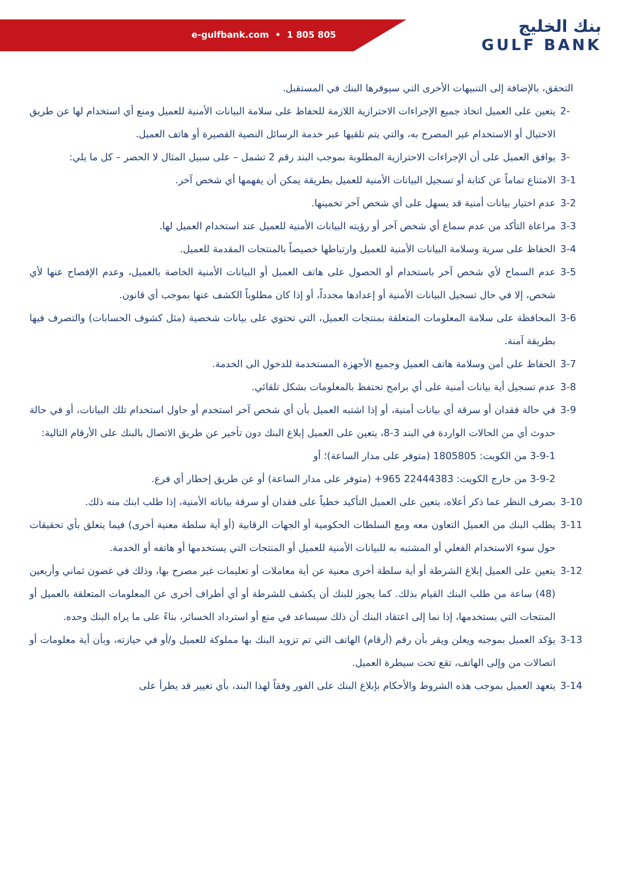e-gulfbank.com • 1 805 805
بنك الخليج
GULF BANK
التحقق، بالإضافة إلى التنبيهات الأخرى التي سيوفرها البنك في المستقبل.
-2 يتعين على العميل اتخاذ جميع الإجراءات الاحترازية اللازمة للحفاظ على سلامة البيانات الأمنية للعميل ومنع أي استخدام لها عن طريق الاحتيال أو الاستخدام غير المصرح به، والتي يتم تلقيها عبر خدمة الرسائل النصية القصيرة أو هاتف العميل.
-3 يوافق العميل على أن الإجراءات الاحترازية المطلوبة بموجب البند رقم 2 تشمل – على سبيل المثال لا الحصر – كل ما يلي:
3-1 الامتناع تماماً عن كتابة أو تسجيل البيانات الأمنية للعميل بطريقة يمكن أن يفهمها أي شخص آخر.
3-2 عدم اختيار بيانات أمنية قد يسهل على أي شخص آخر تخمينها.
3-3 مراعاة التأكد من عدم سماع أي شخص آخر أو رؤيته البيانات الأمنية للعميل عند استخدام العميل لها.
3-4 الحفاظ على سرية وسلامة البيانات الأمنية للعميل وارتباطها خصيصاً بالمنتجات المقدمة للعميل.
3-5 عدم السماح لأي شخص آخر باستخدام أو الحصول على هاتف العميل أو البيانات الأمنية الخاصة بالعميل، وعدم الإفصاح عنها لأي شخص، إلا في حال تسجيل البيانات الأمنية أو إعدادها مجدداً، أو إذا كان مطلوباً الكشف عنها بموجب أي قانون.
3-6 المحافظة على سلامة المعلومات المتعلقة بمنتجات العميل، التي تحتوي على بيانات شخصية (مثل كشوف الحسابات) والتصرف فيها بطريقة آمنة.
3-7 الحفاظ على أمن وسلامة هاتف العميل وجميع الأجهزة المستخدمة للدخول الى الخدمة.
3-8 عدم تسجيل أية بيانات أمنية على أي برامج تحتفظ بالمعلومات بشكل تلقائي.
3-9 في حالة فقدان أو سرقة أي بيانات أمنية، أو إذا اشتبه العميل بأن أي شخص آخر استخدم أو حاول استخدام تلك البيانات، أو في حالة حدوث أي من الحالات الواردة في البند 3-8، يتعين على العميل إبلاغ البنك دون تأخير عن طريق الاتصال بالبنك على الأرقام التالية:
3-9-1 من الكويت: 1805805 (متوفر على مدار الساعة)؛ أو
3-9-2 من خارج الكويت: 22444383 965+ (متوفر على مدار الساعة) أو عن طريق إخطار أي فرع.
3-10 بصرف النظر عما ذكر أعلاه، يتعين على العميل التأكيد خطياً على فقدان أو سرقة بياناته الأمنية، إذا طلب ابنك منه ذلك.
3-11 يطلب البنك من العميل التعاون معه ومع السلطات الحكومية أو الجهات الرقابية (أو أية سلطة معنية أخرى) فيما يتعلق بأي تحقيقات حول سوء الاستخدام الفعلي أو المشتبه به للبيانات الأمنية للعميل أو المنتجات التي يستخدمها أو هاتفه أو الخدمة.
3-12 يتعين على العميل إبلاغ الشرطة أو أية سلطة أخرى معنية عن أية معاملات أو تعليمات غير مصرح بها، وذلك في غضون ثماني وأربعين (48) ساعة من طلب البنك القيام بذلك. كما يجوز للبنك أن يكشف للشرطة أو أي أطراف أخرى عن المعلومات المتعلقة بالعميل أو المنتجات التي يستخدمها، إذا نما إلى اعتقاد البنك أن ذلك سيساعد في منع أو استرداد الخسائر، بناءً على ما يراه البنك وحده.
3-13 يؤكد العميل بموجبه ويعلن ويقر بأن رقم (أرقام) الهاتف التي تم تزويد البنك بها مملوكة للعميل و/أو في حيازته، وبأن أية معلومات أو اتصالات من وإلى الهاتف، تقع تحت سيطرة العميل.
3-14 يتعهد العميل بموجب هذه الشروط والأحكام بإبلاغ البنك على الفور وفقاً لهذا البند، بأي تغيير قد يطرأ على